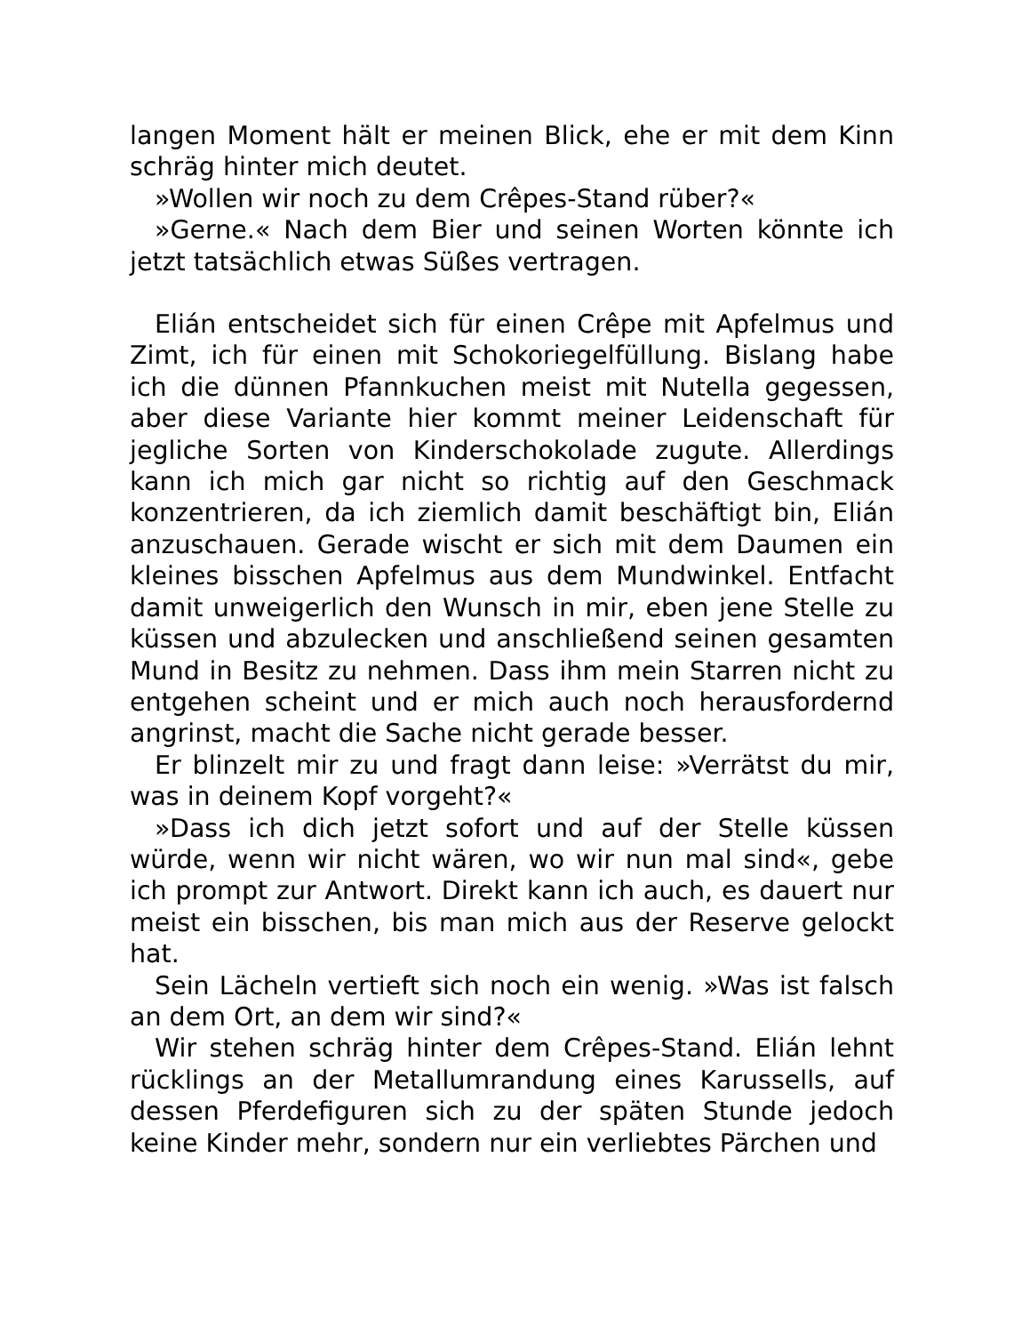langen Moment hält er meinen Blick, ehe er mit dem Kinn schräg hinter mich deutet.
»Wollen wir noch zu dem Crêpes-Stand rüber?«
»Gerne.« Nach dem Bier und seinen Worten könnte ich jetzt tatsächlich etwas Süßes vertragen.
Elián entscheidet sich für einen Crêpe mit Apfelmus und Zimt, ich für einen mit Schokoriegelfüllung. Bislang habe ich die dünnen Pfannkuchen meist mit Nutella gegessen, aber diese Variante hier kommt meiner Leidenschaft für jegliche Sorten von Kinderschokolade zugute. Allerdings kann ich mich gar nicht so richtig auf den Geschmack konzentrieren, da ich ziemlich damit beschäftigt bin, Elián anzuschauen. Gerade wischt er sich mit dem Daumen ein kleines bisschen Apfelmus aus dem Mundwinkel. Entfacht damit unweigerlich den Wunsch in mir, eben jene Stelle zu küssen und abzulecken und anschließend seinen gesamten Mund in Besitz zu nehmen. Dass ihm mein Starren nicht zu entgehen scheint und er mich auch noch herausfordernd angrinst, macht die Sache nicht gerade besser.
Er blinzelt mir zu und fragt dann leise: »Verrätst du mir, was in deinem Kopf vorgeht?«
»Dass ich dich jetzt sofort und auf der Stelle küssen würde, wenn wir nicht wären, wo wir nun mal sind«, gebe ich prompt zur Antwort. Direkt kann ich auch, es dauert nur meist ein bisschen, bis man mich aus der Reserve gelockt hat.
Sein Lächeln vertieft sich noch ein wenig. »Was ist falsch an dem Ort, an dem wir sind?«
Wir stehen schräg hinter dem Crêpes-Stand. Elián lehnt rücklings an der Metallumrandung eines Karussells, auf dessen Pferdefiguren sich zu der späten Stunde jedoch keine Kinder mehr, sondern nur ein verliebtes Pärchen und